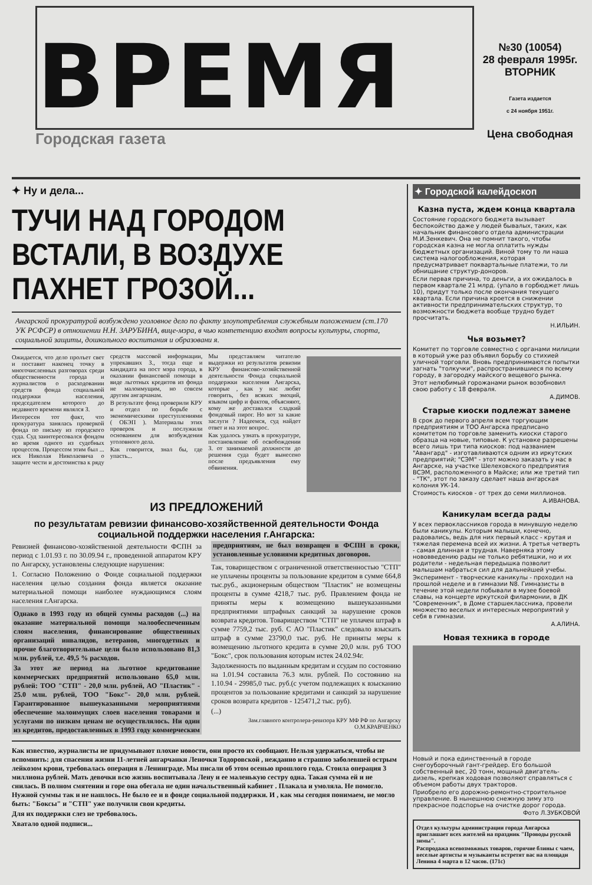ВРЕМЯ
Городская газета
№30 (10054)
28 февраля 1995г.
ВТОРНИК
Газета издается
с 24 ноября 1951г.
Цена свободная
✦ Ну и дела...
ТУЧИ НАД ГОРОДОМ ВСТАЛИ, В ВОЗДУХЕ ПАХНЕТ ГРОЗОЙ...
Ангарской прокуратурой возбуждено уголовное дело по факту злоупотребления служебным положением (ст.170 УК РСФСР) в отношении Н.Н. ЗАРУБИНА, вице-мэра, в чью компетенцию входят вопросы культуры, спорта, социальной защиты, дошкольного воспитания и образовани я.
Ожидается, что дело пролъет свет и поставит наконец точку в многочисленных разговорах среди общественности города и журналистов о расходовании средств фонда социальной поддержки населения, председателем которого до недавнего времени являлся З.
Интересен тот факт, что прокуратура занялась проверкой фонда по письму из городского суда. Суд заинтересовался фондом во время одного из судебных процессов. Процессом этим был ... иск Николая Николаевича о защите чести и достоинства к ряду средств массовой информации, упрекавших З., тогда еще и кандидата на пост мэра города, в оказании финансовой помощи в виде льготных кредитов из фонда не малоимущим, но совсем другим ангарчанам.
В результате фонд проверили КРУ и отдел по борьбе с экономическими преступлениями ( ОБЭП ). Материалы этих проверок и послужили основанием для возбуждения уголовного дела.
Как говорится, знал бы, где упасть...
Мы представляем читателю выдержки из результатов ревизии КРУ финансово-хозяйственной деятельности Фонда социальной поддержки населения Ангарска, которые , как у нас любят говорить, без всяких эмоций, языком цифр и фактов, объясняют, кому же доставался сладкий фондовый пирог. Но вот за какие заслуги ? Надеемся, суд найдет ответ и на этот вопрос.
Как удалось узнать в прокуратуре, постановление об освобождении З. от занимаемой должности до решения суда будет вынесено после предъявления ему обвинения.
ИЗ ПРЕДЛОЖЕНИЙ
по результатам ревизии финансово-хозяйственной деятельности Фонда социальной поддержки населения г.Ангарска:
Ревизией финансово-хозяйственной деятельности ФСПН за период с 1.01.93 г. по 30.09.94 г., проведенной аппаратом КРУ по Ангарску, установлены следующие нарушения:
1. Согласно Положению о Фонде социальной поддержки населения целью создания фонда является оказание материальной помощи наиболее нуждающимся слоям населения г.Ангарска.
Однако в 1993 году из общей суммы расходов (...) на оказание материальной помощи малообеспеченным слоям населения, финансирование общественных организаций инвалидов, ветеранов, многодетных и прочие благотворительные цели было использовано 81,3 млн. рублей, т.е. 49,5 % расходов.
За этот же период на льготное кредитование коммерческих предприятий использовано 65,0 млн. рублей: ТОО "СТП" - 20,0 млн. рублей, АО "Пластик" - 25.0 млн. рублей, ТОО "Бокс"- 20,0 млн. рублей. Гарантированное вышеуказанными мероприятиями обеспечение малоимущих слоев населения товарами и услугами по низким ценам не осуществлялось. Ни один из кредитов, предоставленных в 1993 году коммерческим предприятиям, не был возвращен в ФСПН в сроки, установленные условиями кредитных договоров.
Так, товариществом с ограниченной ответственностью "СТП" не уплачены проценты за пользование кредитом в сумме 664,8 тыс.руб., акционерным обществом "Пластик" не возмещены проценты в сумме 4218,7 тыс. руб. Правлением фонда не приняты меры к возмещению вышеуказанными предприятиями штрафных санкций за нарушение сроков возврата кредитов. Товариществом "СТП" не уплачен штраф в сумме 7759,2 тыс. руб. С АО "Пластик" следовало взыскать штраф в сумме 23790,0 тыс. руб. Не приняты меры к возмещению льготного кредита в сумме 20,0 млн. руб ТОО "Бокс", срок пользования которым истек 24.02.94г.
Задолженность по выданным кредитам и ссудам по состоянию на 1.01.94 составила 76.3 млн. рублей. По состоянию на 1.10.94 - 29985,0 тыс. руб.(с учетом подлежащих к взысканию процентов за пользование кредитами и санкций за нарушение сроков возврата кредитов - 125471,2 тыс. руб).
(...)
Зам.главного контролера-ревизора КРУ МФ РФ по Ангарску О.М.КРАВЧЕНКО
Как известно, журналисты не придумывают плохие новости, они просто их сообщают. Нельзя удержаться, чтобы не вспомнить: для спасения жизни 11-летней ангарчанки Леночки Тодоровской , нежданно и страшно заболевшей острым лейкозом крови, требовалась операция в Ленинграде. Мы писали об этом осенью прошлого года. Стоила операция 3 миллиона рублей. Мать девочки всю жизнь воспитывала Лену и ее маленькую сестру одна. Такая сумма ей и не снилась. В полном смятении и горе она обегала не один начальственный кабинет . Плакала и умоляла. Не помогло. Нужной суммы так и не нашлось. Не было ее и в фонде социальной поддержки. И , как мы сегодня понимаем, не могло быть: "Боксы" и "СТП" уже получили свои кредиты.
Для их поддержки слез не требовалось.
Хватало одной подписи...
✦ Городской калейдоскоп
Казна пуста, ждем конца квартала
Состояние городского бюджета вызывает беспокойство даже у людей бывалых, таких, как начальник финансового отдела администрации М.И.Зенкевич. Она не помнит такого, чтобы городская казна не могла оплатить нужды бюджетных организаций. Виной тому то ли наша система налогообложения, которая предусматривает поквартальные платежи, то ли обнищание структур-доноров.
Если первая причина, то деньги, а их ожидалось в первом квартале 21 млрд. (упало в горбюджет лишь 10), придут только после окончания текущего квартала. Если причина кроется в снижении активности предпринимательских структур, то возможности бюджета вообще трудно будет просчитать.
Н.ИЛЬИН.
Чья возьмет?
Комитет по торговле совместно с органами милиции в который уже раз объявил борьбу со стихией уличной торговли. Вновь предпринимаются попытки загнать "толкучки", распространившиеся по всему городу, в загородку майского вещевого рынка.
Этот нелюбимый горожанами рынок возобновил свою работу с 18 февраля.
А.ДИМОВ.
Старые киоски подлежат замене
В срок до первого апреля всем торгующим предприятиям и ТОО Ангарска предписано комитетом по торговле заменить киоски старого образца на новые, типовые. К установке разрешены всего лишь три типа киосков: под названием "Авангард" - изготавливаются одним из иркутских предприятий; "СЭМ" - этот можно заказать у нас в Ангарске, на участке Шелеховского предприятия ВСЭМ, расположенного в Майске; или же третий тип - "ТК", этот по заказу сделает наша ангарская колония УК-14.
Стоимость киосков - от трех до семи миллионов.
А.ИВАНОВА.
Каникулам всегда рады
У всех первоклассников города в минувшую неделю были каникулы. Которым малыши, конечно, радовались, ведь для них первый класс - крутая и тяжелая перемена всей их жизни. А третья четверть - самая длинная и трудная. Наверняка этому нововведению рады не только ребятишки, но и их родители - недельная передышка позволит малышам набраться сил для дальнейшей учебы.
Эксперимент - творческие каникулы - проходил на прошлой неделе и в гимназии N8. Гимназисты в течение этой недели побывали в музее боевой славы, на концерте иркутской филармонии, в ДК "Современник", в Доме старшеклассника, провели множество веселых и интересных мероприятий у себя в гимназии.
А.АЛИНА.
Новая техника в городе
Новый и пока единственный в городе снегоуборочный гант-грейдер. Его большой собственный вес, 20 тонн, мощный двигатель-дизель, крепкая ходовая позволяют справляться с объемом работы двух тракторов.
Приобрело его дорожно-ремонтно-строительное управление. В нынешнюю снежную зиму это прекрасное подспорье на очистке дорог города.
Фото Л.ЗУБКОВОЙ
Отдел культуры администрации города Ангарска приглашает всех жителей на праздник "Проводы русской зимы".
Распродажа всевозможных товаров, горячие блины с чаем, веселые артисты и музыканты встретят вас на площади Ленина 4 марта в 12 часов. (171с)